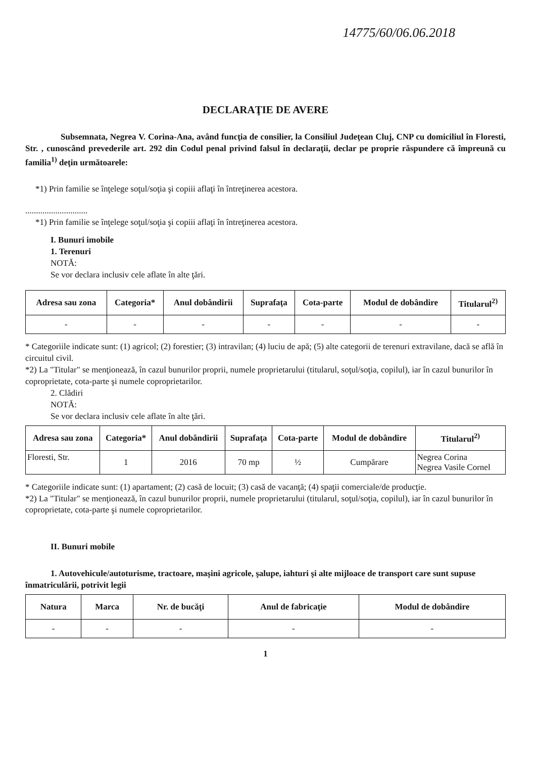14775/60/06.06.2018
DECLARAŢIE DE AVERE
Subsemnata, Negrea V. Corina-Ana, având funcţia de consilier, la Consiliul Judeţean Cluj, CNP cu domiciliul în Floresti, Str. , cunoscând prevederile art. 292 din Codul penal privind falsul în declaraţii, declar pe proprie răspundere că împreună cu familia<sup>1)</sup> deţin următoarele:
*1) Prin familie se înţelege soţul/soţia şi copiii aflaţi în întreţinerea acestora.
.............................
*1) Prin familie se înţelege soţul/soţia şi copiii aflaţi în întreţinerea acestora.
I. Bunuri imobile
1. Terenuri
NOTĂ:
Se vor declara inclusiv cele aflate în alte ţări.
| Adresa sau zona | Categoria* | Anul dobândirii | Suprafaţa | Cota-parte | Modul de dobândire | Titularul<sup>2)</sup> |
| --- | --- | --- | --- | --- | --- | --- |
| - | - | - | - | - | - | - |
* Categoriile indicate sunt: (1) agricol; (2) forestier; (3) intravilan; (4) luciu de apă; (5) alte categorii de terenuri extravilane, dacă se află în circuitul civil.
*2) La "Titular" se menţionează, în cazul bunurilor proprii, numele proprietarului (titularul, soţul/soţia, copilul), iar în cazul bunurilor în coproprietate, cota-parte şi numele coproprietarilor.
2. Clădiri
NOTĂ:
Se vor declara inclusiv cele aflate în alte ţări.
| Adresa sau zona | Categoria* | Anul dobândirii | Suprafaţa | Cota-parte | Modul de dobândire | Titularul<sup>2)</sup> |
| --- | --- | --- | --- | --- | --- | --- |
| Floresti, Str. | 1 | 2016 | 70 mp | ½ | Cumpărare | Negrea Corina Negrea Vasile Cornel |
* Categoriile indicate sunt: (1) apartament; (2) casă de locuit; (3) casă de vacanţă; (4) spaţii comerciale/de producţie.
*2) La "Titular" se menţionează, în cazul bunurilor proprii, numele proprietarului (titularul, soţul/soţia, copilul), iar în cazul bunurilor în coproprietate, cota-parte şi numele coproprietarilor.
II. Bunuri mobile
1. Autovehicule/autoturisme, tractoare, maşini agricole, şalupe, iahturi şi alte mijloace de transport care sunt supuse înmatriculării, potrivit legii
| Natura | Marca | Nr. de bucăţi | Anul de fabricaţie | Modul de dobândire |
| --- | --- | --- | --- | --- |
| - | - | - | - | - |
1